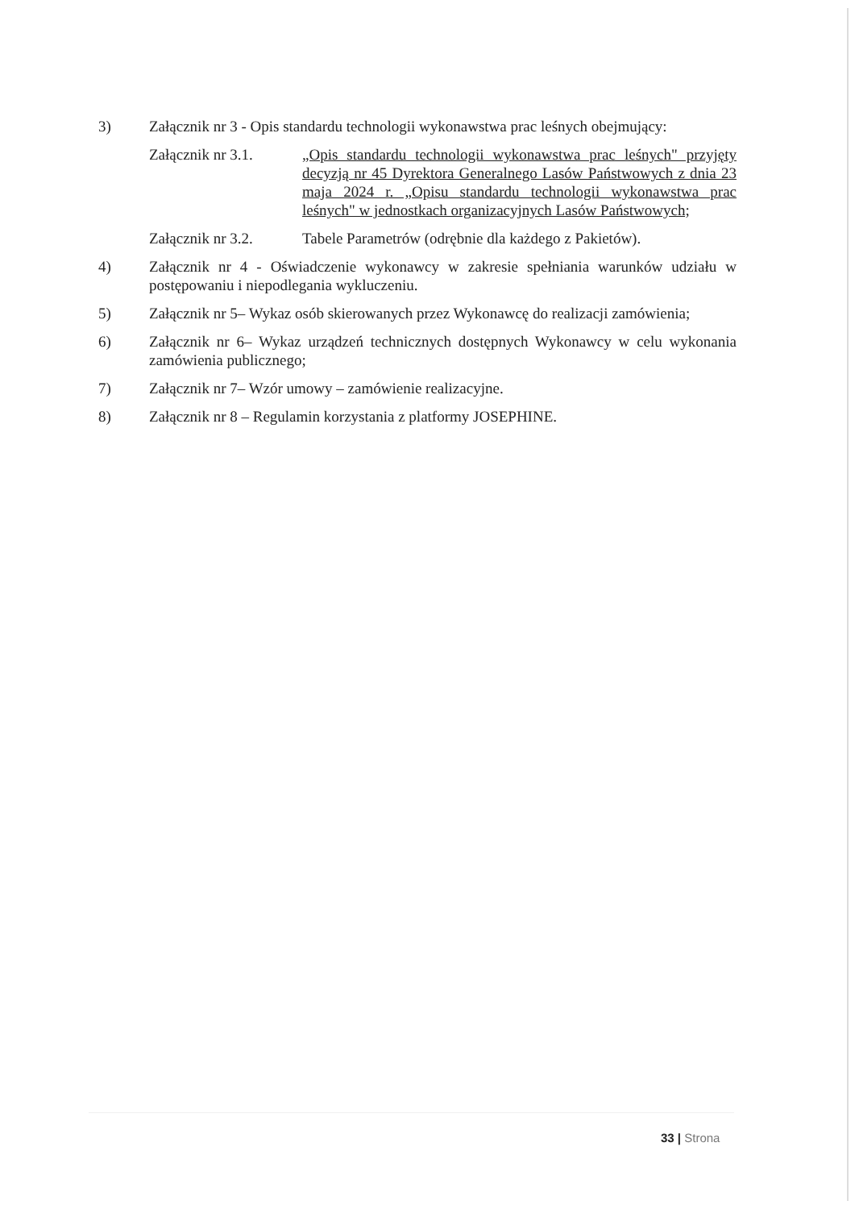3) Załącznik nr 3 - Opis standardu technologii wykonawstwa prac leśnych obejmujący:
Załącznik nr 3.1.
„Opis standardu technologii wykonawstwa prac leśnych" przyjęty decyzją nr 45 Dyrektora Generalnego Lasów Państwowych z dnia 23 maja 2024 r. „Opisu standardu technologii wykonawstwa prac leśnych" w jednostkach organizacyjnych Lasów Państwowych;
Załącznik nr 3.2.
Tabele Parametrów (odrębnie dla każdego z Pakietów).
4) Załącznik nr 4 - Oświadczenie wykonawcy w zakresie spełniania warunków udziału w postępowaniu i niepodlegania wykluczeniu.
5) Załącznik nr 5– Wykaz osób skierowanych przez Wykonawcę do realizacji zamówienia;
6) Załącznik nr 6– Wykaz urządzeń technicznych dostępnych Wykonawcy w celu wykonania zamówienia publicznego;
7) Załącznik nr 7– Wzór umowy – zamówienie realizacyjne.
8) Załącznik nr 8 – Regulamin korzystania z platformy JOSEPHINE.
33 | Strona